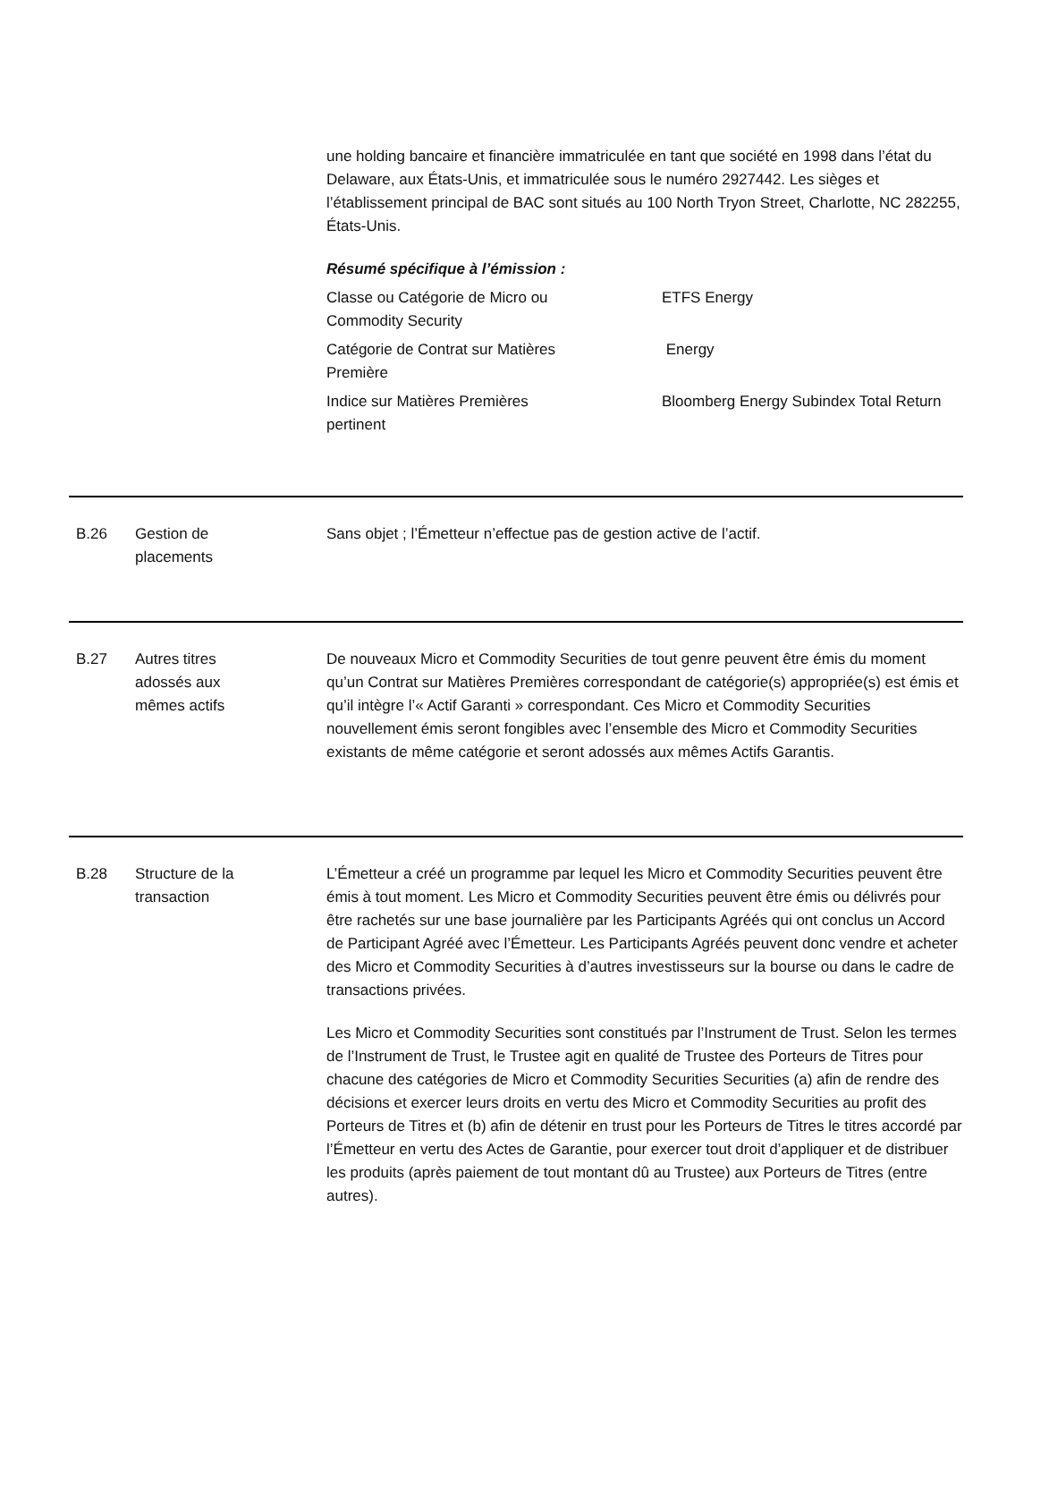une holding bancaire et financière immatriculée en tant que société en 1998 dans l’état du Delaware, aux États-Unis, et immatriculée sous le numéro 2927442. Les sièges et l’établissement principal de BAC sont situés au 100 North Tryon Street, Charlotte, NC 282255, États-Unis.
Résumé spécifique à l’émission :
| Classe ou Catégorie de Micro ou Commodity Security | ETFS Energy |
| Catégorie de Contrat sur Matières Première | Energy |
| Indice sur Matières Premières pertinent | Bloomberg Energy Subindex Total Return |
B.26 Gestion de
placements
Sans objet ; l’Émetteur n’effectue pas de gestion active de l’actif.
B.27 Autres titres
adossés aux
mêmes actifs
De nouveaux Micro et Commodity Securities de tout genre peuvent être émis du moment qu’un Contrat sur Matières Premières correspondant de catégorie(s) appropriée(s) est émis et qu’il intègre l’« Actif Garanti » correspondant. Ces Micro et Commodity Securities nouvellement émis seront fongibles avec l’ensemble des Micro et Commodity Securities existants de même catégorie et seront adossés aux mêmes Actifs Garantis.
B.28 Structure de la
transaction
L’Émetteur a créé un programme par lequel les Micro et Commodity Securities peuvent être émis à tout moment. Les Micro et Commodity Securities peuvent être émis ou délivrés pour être rachetés sur une base journalière par les Participants Agréés qui ont conclus un Accord de Participant Agréé avec l’Émetteur. Les Participants Agréés peuvent donc vendre et acheter des Micro et Commodity Securities à d’autres investisseurs sur la bourse ou dans le cadre de transactions privées.
Les Micro et Commodity Securities sont constitués par l’Instrument de Trust. Selon les termes de l’Instrument de Trust, le Trustee agit en qualité de Trustee des Porteurs de Titres pour chacune des catégories de Micro et Commodity Securities Securities (a) afin de rendre des décisions et exercer leurs droits en vertu des Micro et Commodity Securities au profit des Porteurs de Titres et (b) afin de détenir en trust pour les Porteurs de Titres le titres accordé par l’Émetteur en vertu des Actes de Garantie, pour exercer tout droit d’appliquer et de distribuer les produits (après paiement de tout montant dû au Trustee) aux Porteurs de Titres (entre autres).